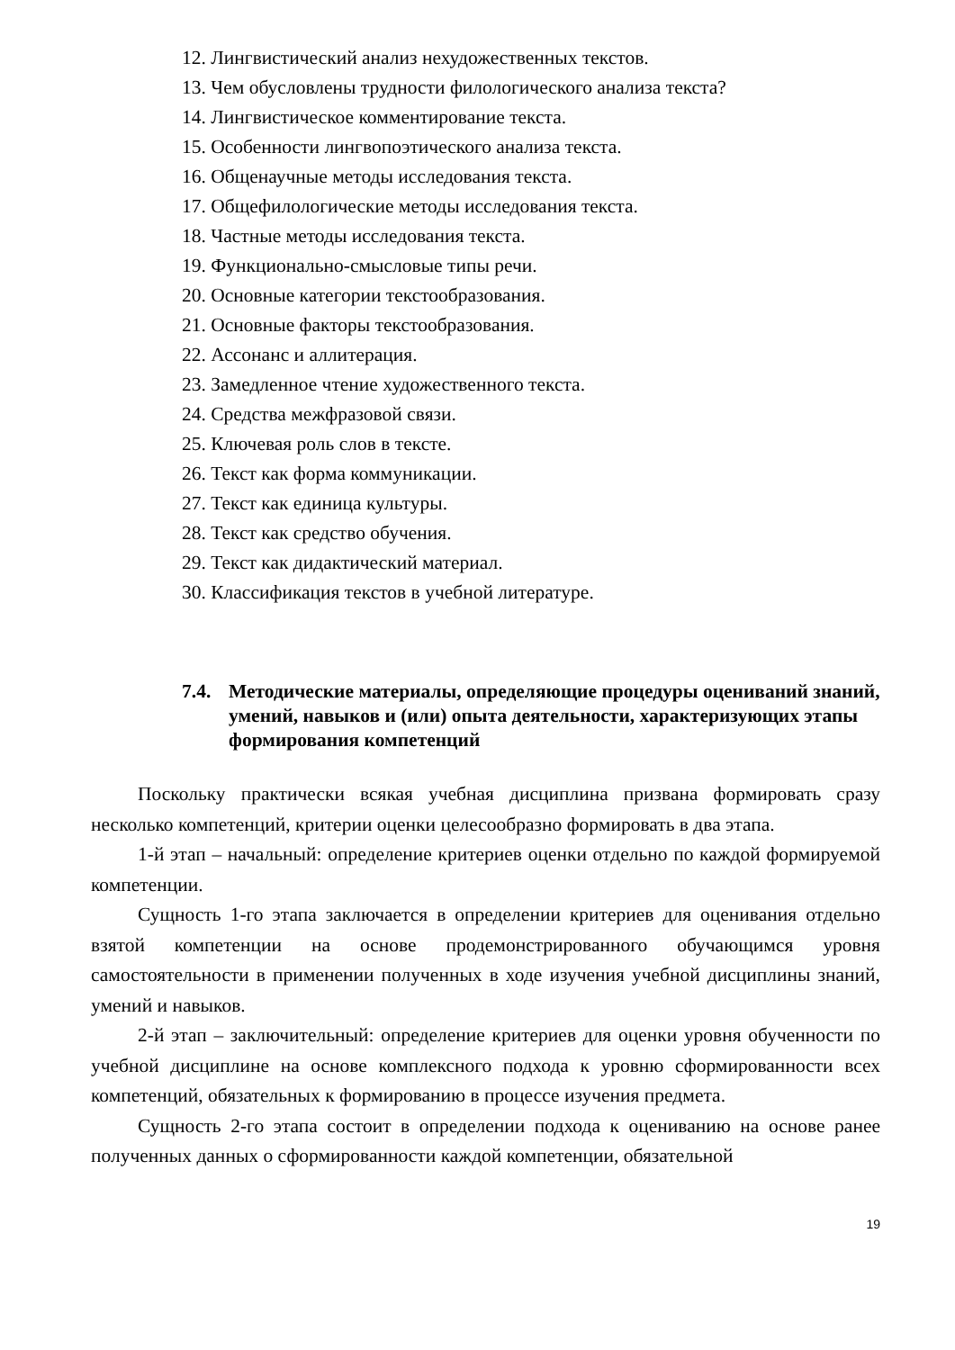12. Лингвистический анализ нехудожественных текстов.
13. Чем обусловлены трудности филологического анализа текста?
14. Лингвистическое комментирование текста.
15. Особенности лингвопоэтического анализа текста.
16. Общенаучные методы исследования текста.
17. Общефилологические методы исследования текста.
18. Частные методы исследования текста.
19. Функционально-смысловые типы речи.
20. Основные категории текстообразования.
21. Основные факторы текстообразования.
22. Ассонанс и аллитерация.
23. Замедленное чтение художественного текста.
24. Средства межфразовой связи.
25. Ключевая роль слов в тексте.
26. Текст как форма коммуникации.
27. Текст как единица культуры.
28. Текст как средство обучения.
29. Текст как дидактический материал.
30. Классификация текстов в учебной литературе.
7.4. Методические материалы, определяющие процедуры оцениваний знаний, умений, навыков и (или) опыта деятельности, характеризующих этапы формирования компетенций
Поскольку практически всякая учебная дисциплина призвана формировать сразу несколько компетенций, критерии оценки целесообразно формировать в два этапа.
1-й этап – начальный: определение критериев оценки отдельно по каждой формируемой компетенции.
Сущность 1-го этапа заключается в определении критериев для оценивания отдельно взятой компетенции на основе продемонстрированного обучающимся уровня самостоятельности в применении полученных в ходе изучения учебной дисциплины знаний, умений и навыков.
2-й этап – заключительный: определение критериев для оценки уровня обученности по учебной дисциплине на основе комплексного подхода к уровню сформированности всех компетенций, обязательных к формированию в процессе изучения предмета.
Сущность 2-го этапа состоит в определении подхода к оцениванию на основе ранее полученных данных о сформированности каждой компетенции, обязательной
19